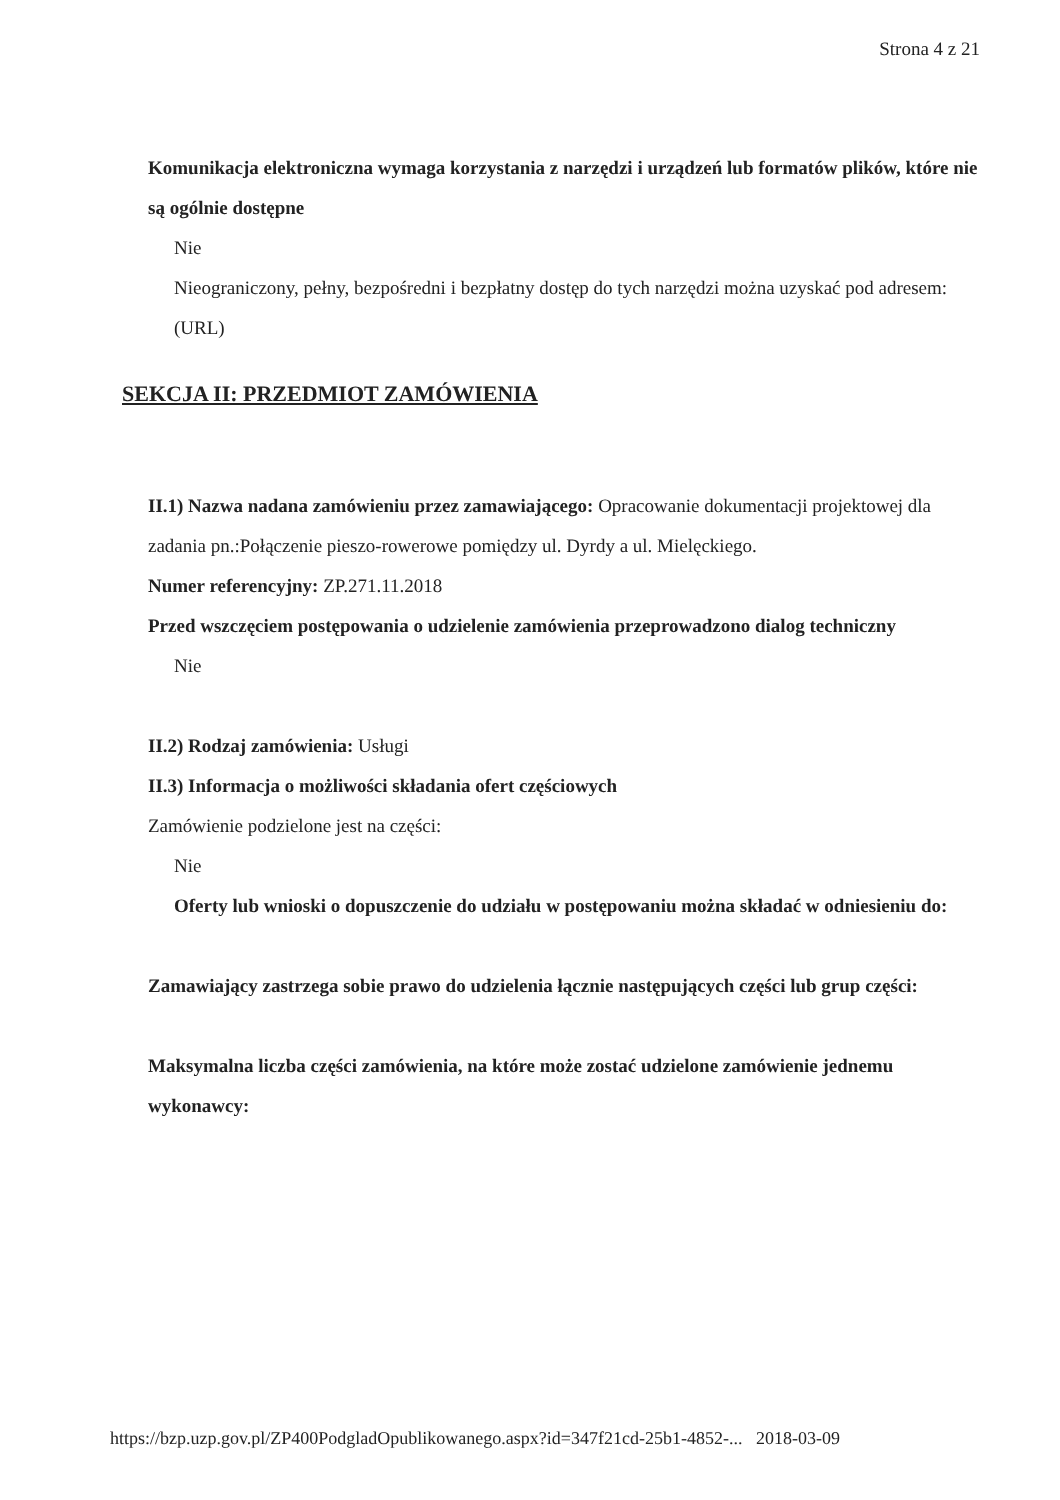Strona 4 z 21
Komunikacja elektroniczna wymaga korzystania z narzędzi i urządzeń lub formatów plików, które nie są ogólnie dostępne
Nie
Nieograniczony, pełny, bezpośredni i bezpłatny dostęp do tych narzędzi można uzyskać pod adresem: (URL)
SEKCJA II: PRZEDMIOT ZAMÓWIENIA
II.1) Nazwa nadana zamówieniu przez zamawiającego: Opracowanie dokumentacji projektowej dla zadania pn.:Połączenie pieszo-rowerowe pomiędzy ul. Dyrdy a ul. Mielęckiego.
Numer referencyjny: ZP.271.11.2018
Przed wszczęciem postępowania o udzielenie zamówienia przeprowadzono dialog techniczny
Nie
II.2) Rodzaj zamówienia: Usługi
II.3) Informacja o możliwości składania ofert częściowych
Zamówienie podzielone jest na części:
Nie
Oferty lub wnioski o dopuszczenie do udziału w postępowaniu można składać w odniesieniu do:
Zamawiający zastrzega sobie prawo do udzielenia łącznie następujących części lub grup części:
Maksymalna liczba części zamówienia, na które może zostać udzielone zamówienie jednemu wykonawcy:
https://bzp.uzp.gov.pl/ZP400PodgladOpublikowanego.aspx?id=347f21cd-25b1-4852-... 2018-03-09